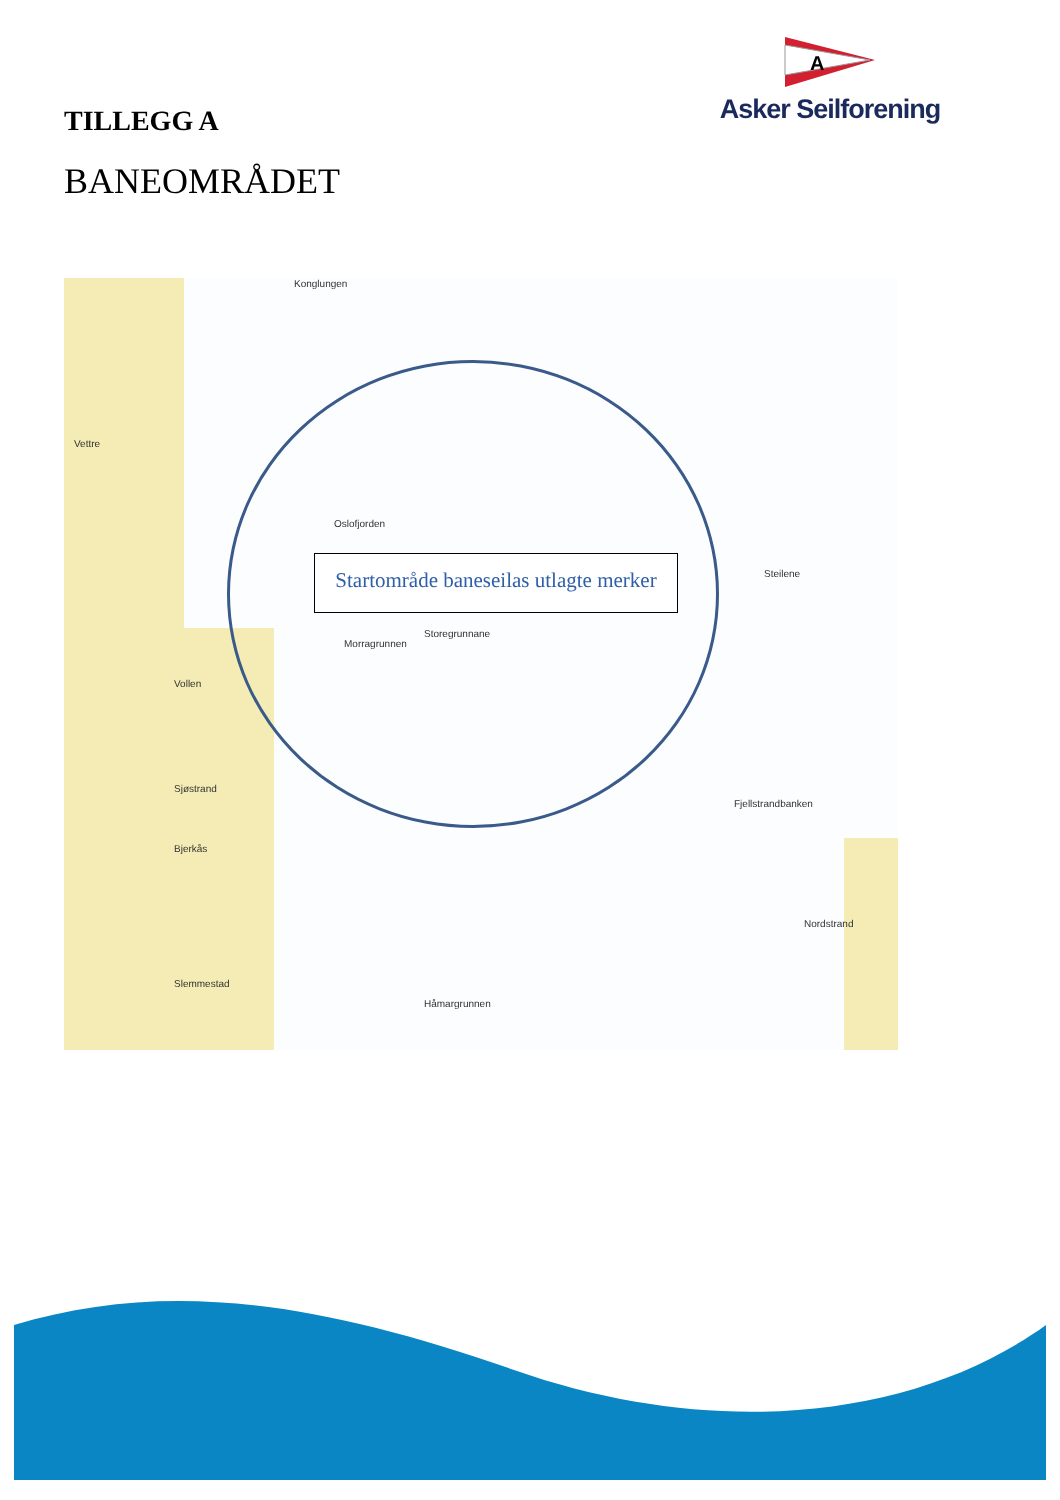A
Asker Seilforening
TILLEGG A
BANEOMRÅDET
Konglungen
Vettre
Oslofjorden
Storegrunnane
Morragrunnen
Vollen
Sjøstrand
Bjerkås
Slemmestad
Nordstrand
Fjellstrandbanken
Håmargrunnen
Steilene
Startområde baneseilas utlagte merker